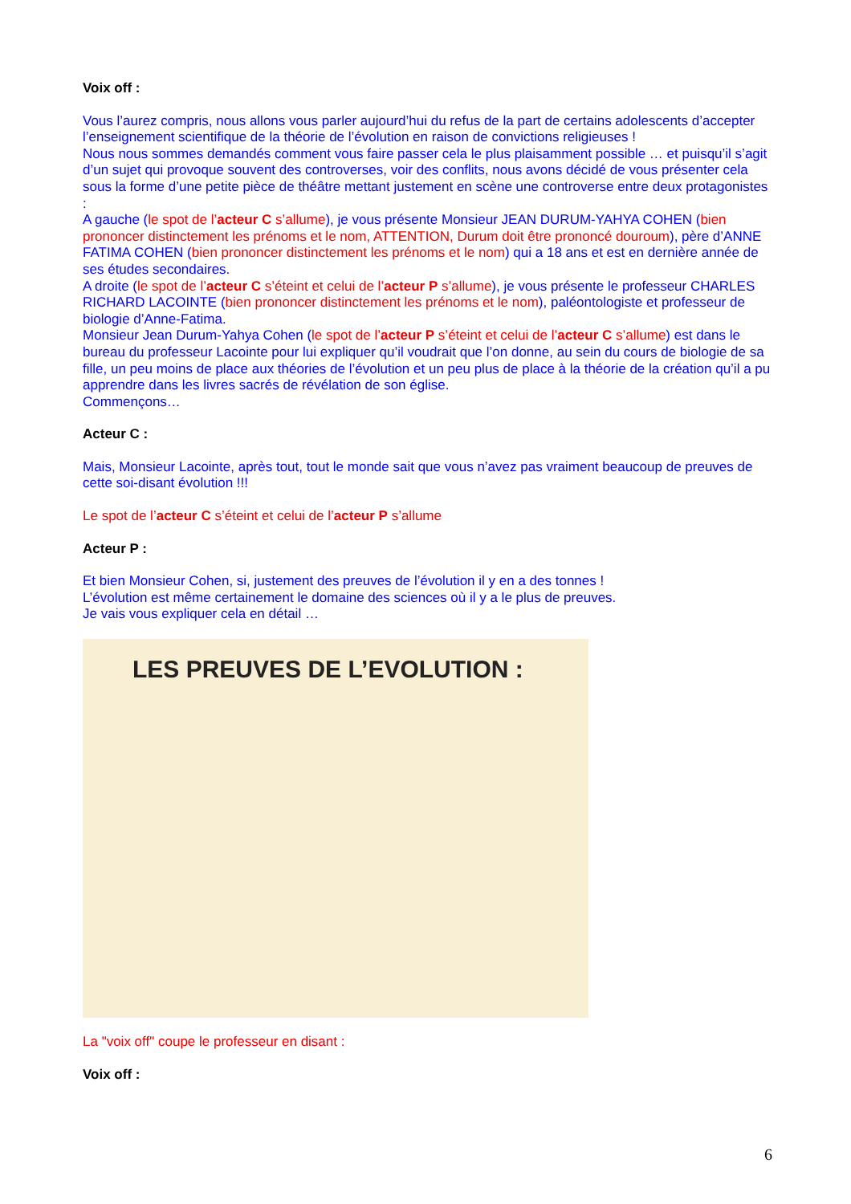Voix off :
Vous l’aurez compris, nous allons vous parler aujourd’hui du refus de la part de certains adolescents d’accepter l’enseignement scientifique de la théorie de l’évolution en raison de convictions religieuses !
Nous nous sommes demandés comment vous faire passer cela le plus plaisamment possible … et puisqu’il s’agit d’un sujet qui provoque souvent des controverses, voir des conflits, nous avons décidé de vous présenter cela sous la forme d’une petite pièce de théâtre mettant justement en scène une controverse entre deux protagonistes :
A gauche (le spot de l’acteur C s’allume), je vous présente Monsieur JEAN DURUM-YAHYA COHEN (bien prononcer distinctement les prénoms et le nom, ATTENTION, Durum doit être prononcé douroum), père d’ANNE FATIMA COHEN (bien prononcer distinctement les prénoms et le nom) qui a 18 ans et est en dernière année de ses études secondaires.
A droite (le spot de l’acteur C s’éteint et celui de l’acteur P s’allume), je vous présente le professeur CHARLES RICHARD LACOINTE (bien prononcer distinctement les prénoms et le nom), paléontologiste et professeur de biologie d’Anne-Fatima.
Monsieur Jean Durum-Yahya Cohen (le spot de l’acteur P s’éteint et celui de l’acteur C s’allume) est dans le bureau du professeur Lacointe pour lui expliquer qu’il voudrait que l’on donne, au sein du cours de biologie de sa fille, un peu moins de place aux théories de l’évolution et un peu plus de place à la théorie de la création qu’il a pu apprendre dans les livres sacrés de révélation de son église.
Commençons…
Acteur C :
Mais, Monsieur Lacointe, après tout, tout le monde sait que vous n’avez pas vraiment beaucoup de preuves de cette soi-disant évolution !!!
Le spot de l’acteur C s’éteint et celui de l’acteur P s’allume
Acteur P :
Et bien Monsieur Cohen, si, justement des preuves de l’évolution il y en a des tonnes !
L’évolution est même certainement le domaine des sciences où il y a le plus de preuves.
Je vais vous expliquer cela en détail …
LES PREUVES DE L’EVOLUTION :
La "voix off" coupe le professeur en disant :
Voix off :
6